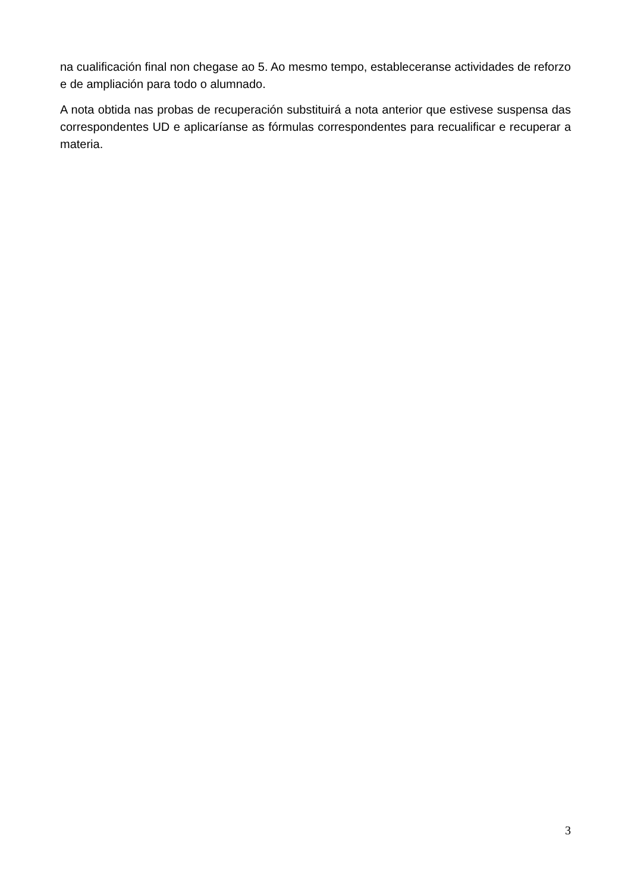na cualificación final non chegase ao 5. Ao mesmo tempo, estableceranse actividades de reforzo e de ampliación para todo o alumnado.
A nota obtida nas probas de recuperación substituirá a nota anterior que estivese suspensa das correspondentes UD e aplicaríanse as fórmulas correspondentes para recualificar e recuperar a materia.
3